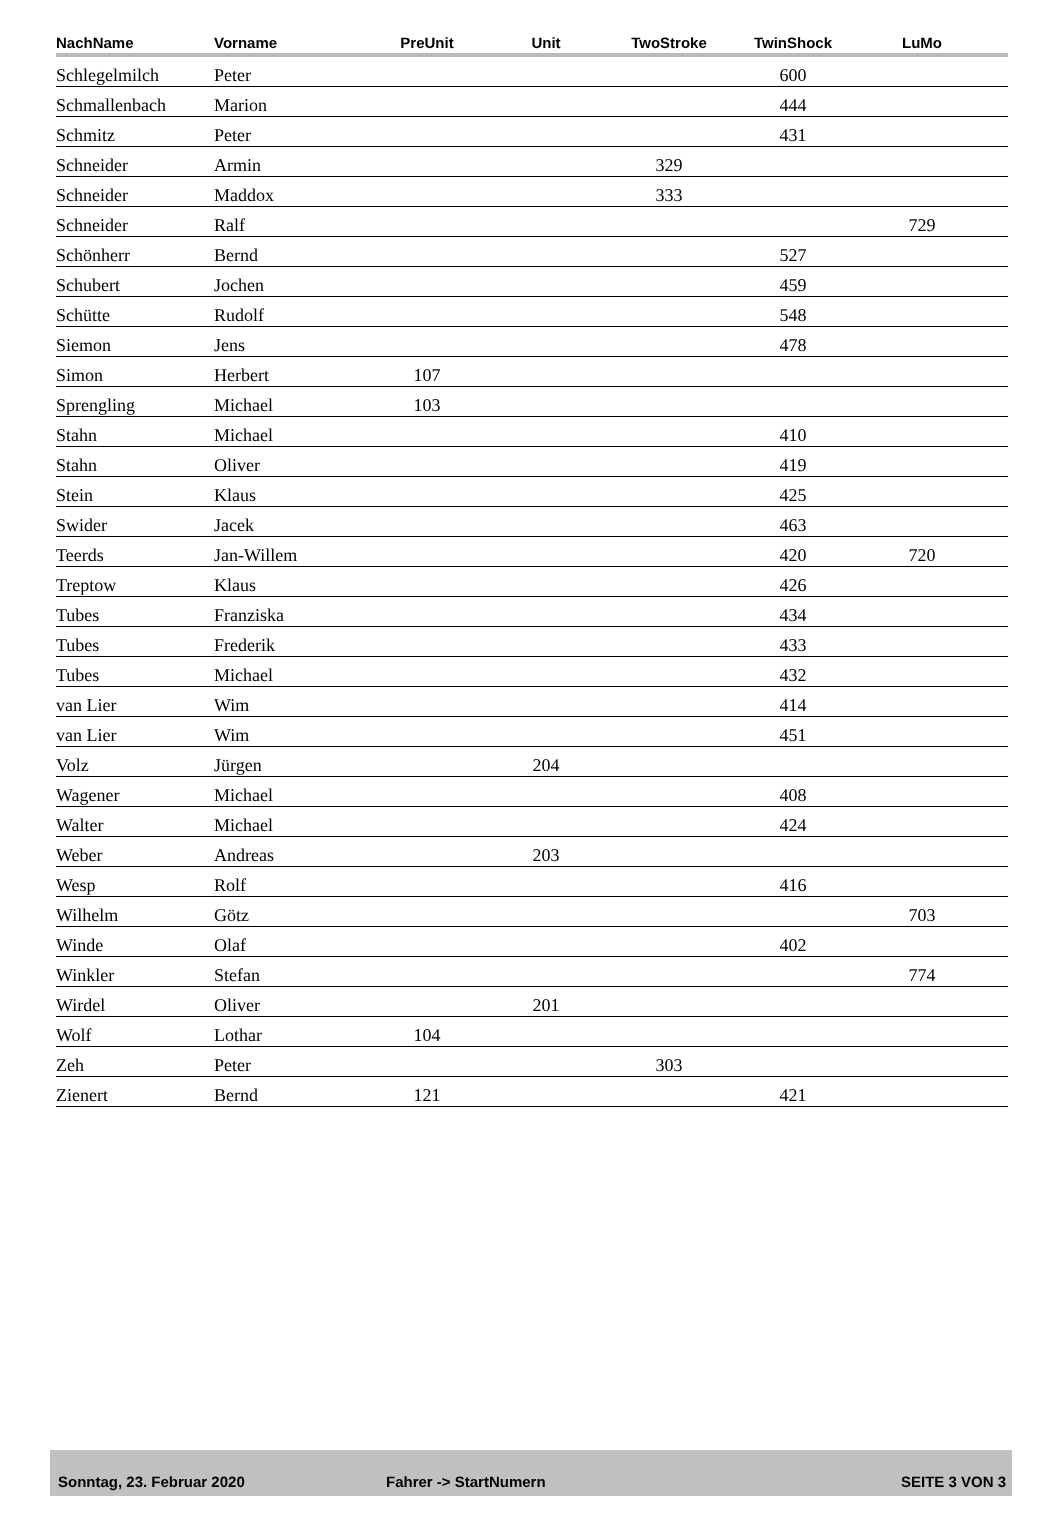| NachName | Vorname | PreUnit | Unit | TwoStroke | TwinShock | LuMo | |
| --- | --- | --- | --- | --- | --- | --- | --- |
| Schlegelmilch | Peter | | | | 600 | | |
| Schmallenbach | Marion | | | | 444 | | |
| Schmitz | Peter | | | | 431 | | |
| Schneider | Armin | | | 329 | | | |
| Schneider | Maddox | | | 333 | | | |
| Schneider | Ralf | | | | | 729 | |
| Schönherr | Bernd | | | | 527 | | |
| Schubert | Jochen | | | | 459 | | |
| Schütte | Rudolf | | | | 548 | | |
| Siemon | Jens | | | | 478 | | |
| Simon | Herbert | 107 | | | | | |
| Sprengling | Michael | 103 | | | | | |
| Stahn | Michael | | | | 410 | | |
| Stahn | Oliver | | | | 419 | | |
| Stein | Klaus | | | | 425 | | |
| Swider | Jacek | | | | 463 | | |
| Teerds | Jan-Willem | | | | 420 | 720 | |
| Treptow | Klaus | | | | 426 | | |
| Tubes | Franziska | | | | 434 | | |
| Tubes | Frederik | | | | 433 | | |
| Tubes | Michael | | | | 432 | | |
| van Lier | Wim | | | | 414 | | |
| van Lier | Wim | | | | 451 | | |
| Volz | Jürgen | | 204 | | | | |
| Wagener | Michael | | | | 408 | | |
| Walter | Michael | | | | 424 | | |
| Weber | Andreas | | 203 | | | | |
| Wesp | Rolf | | | | 416 | | |
| Wilhelm | Götz | | | | | 703 | |
| Winde | Olaf | | | | 402 | | |
| Winkler | Stefan | | | | | 774 | |
| Wirdel | Oliver | | 201 | | | | |
| Wolf | Lothar | 104 | | | | | |
| Zeh | Peter | | | 303 | | | |
| Zienert | Bernd | 121 | | | 421 | | |
Sonntag, 23. Februar 2020 Fahrer -> StartNumern SEITE 3 VON 3